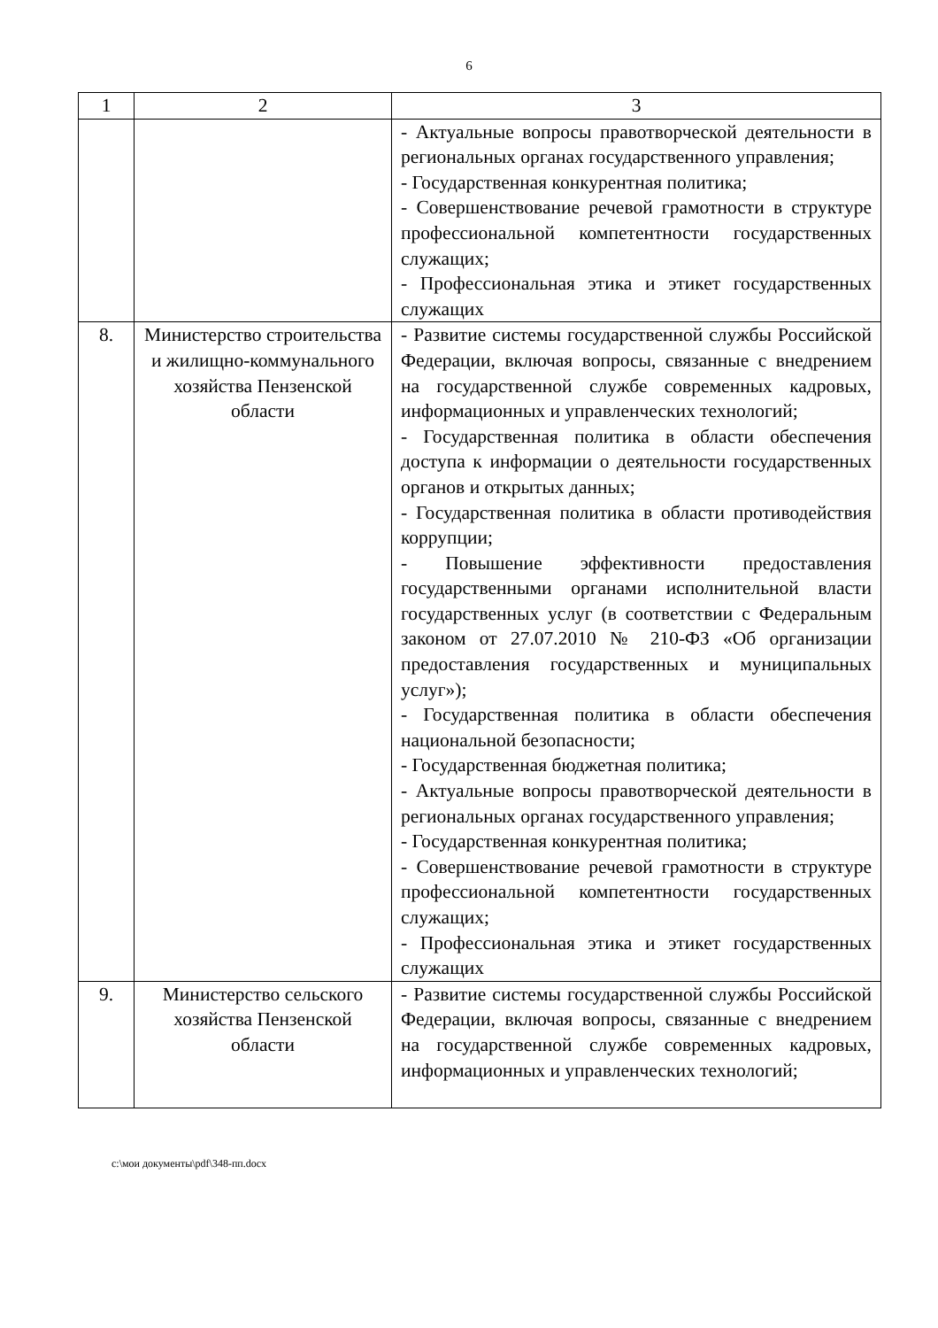6
| 1 | 2 | 3 |
| --- | --- | --- |
| | | - Актуальные вопросы правотворческой деятельности в региональных органах государственного управления; - Государственная конкурентная политика; - Совершенствование речевой грамотности в структуре профессиональной компетентности государственных служащих; - Профессиональная этика и этикет государственных служащих |
| 8. | Министерство строительства и жилищно-коммунального хозяйства Пензенской области | - Развитие системы государственной службы Российской Федерации, включая вопросы, связанные с внедрением на государственной службе современных кадровых, информационных и управленческих технологий; - Государственная политика в области обеспечения доступа к информации о деятельности государственных органов и открытых данных; - Государственная политика в области противодействия коррупции; - Повышение эффективности предоставления государственными органами исполнительной власти государственных услуг (в соответствии с Федеральным законом от 27.07.2010 № 210-ФЗ «Об организации предоставления государственных и муниципальных услуг»); - Государственная политика в области обеспечения национальной безопасности; - Государственная бюджетная политика; - Актуальные вопросы правотворческой деятельности в региональных органах государственного управления; - Государственная конкурентная политика; - Совершенствование речевой грамотности в структуре профессиональной компетентности государственных служащих; - Профессиональная этика и этикет государственных служащих |
| 9. | Министерство сельского хозяйства Пензенской области | - Развитие системы государственной службы Российской Федерации, включая вопросы, связанные с внедрением на государственной службе современных кадровых, информационных и управленческих технологий; |
c:\мои документы\pdf\348-пп.docx